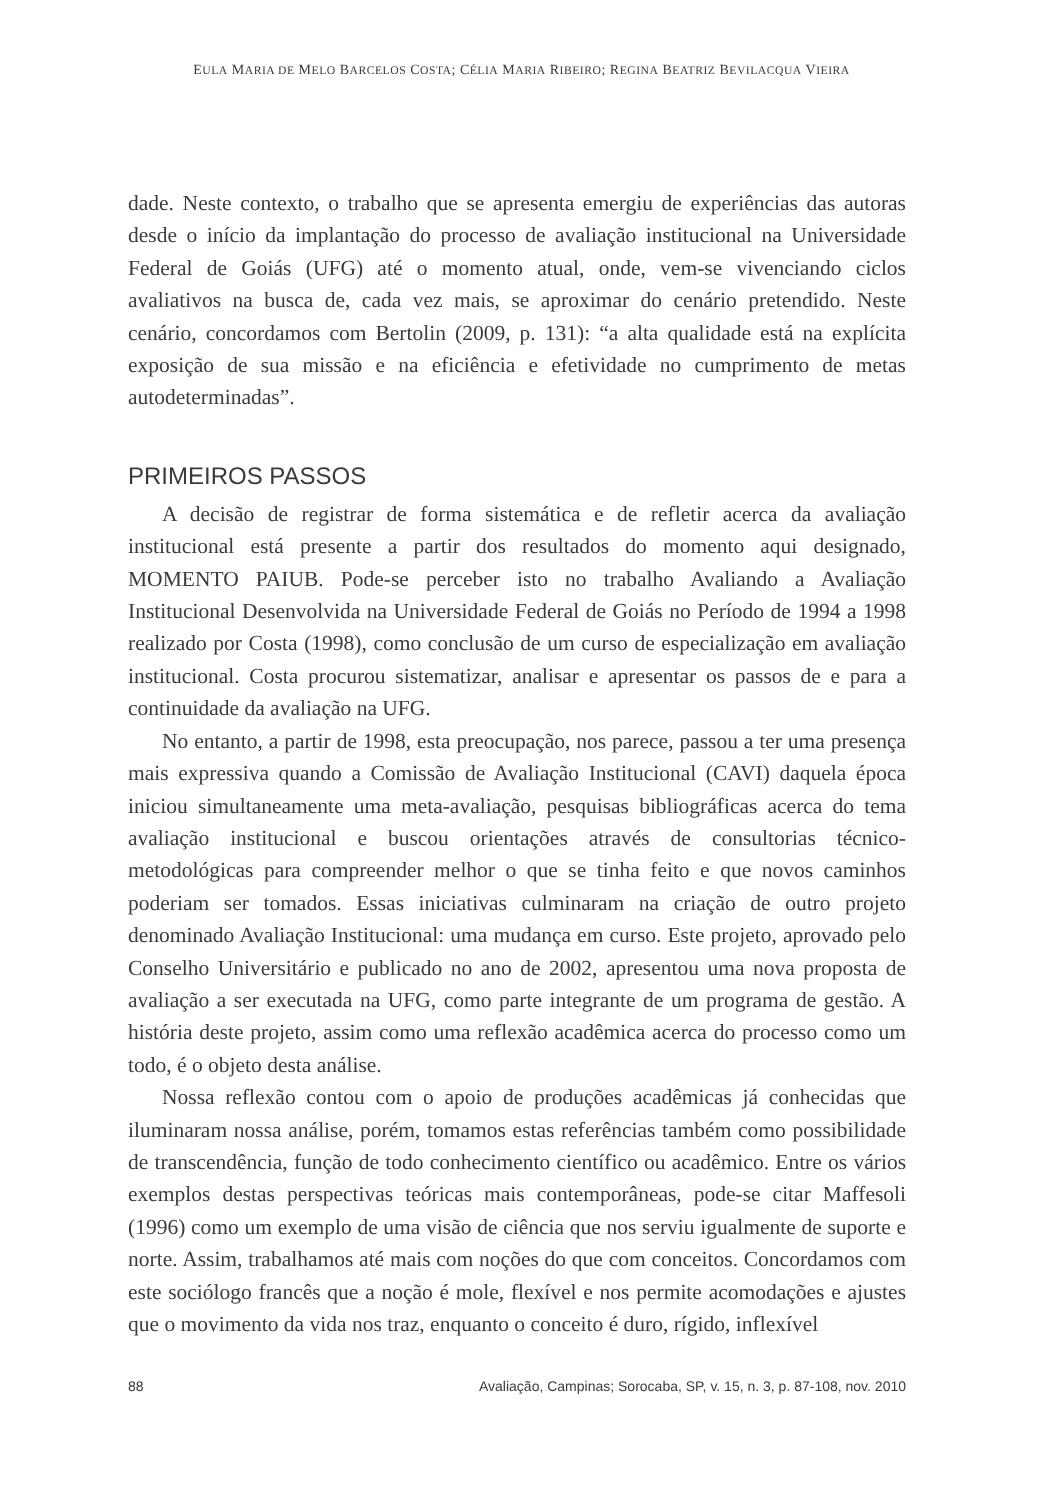EULA MARIA DE MELO BARCELOS COSTA; CÉLIA MARIA RIBEIRO; REGINA BEATRIZ BEVILACQUA VIEIRA
dade. Neste contexto, o trabalho que se apresenta emergiu de experiências das autoras desde o início da implantação do processo de avaliação institucional na Universidade Federal de Goiás (UFG) até o momento atual, onde, vem-se vivenciando ciclos avaliativos na busca de, cada vez mais, se aproximar do cenário pretendido. Neste cenário, concordamos com Bertolin (2009, p. 131): “a alta qualidade está na explícita exposição de sua missão e na eficiência e efetividade no cumprimento de metas autodeterminadas”.
PRIMEIROS PASSOS
A decisão de registrar de forma sistemática e de refletir acerca da avaliação institucional está presente a partir dos resultados do momento aqui designado, MOMENTO PAIUB. Pode-se perceber isto no trabalho Avaliando a Avaliação Institucional Desenvolvida na Universidade Federal de Goiás no Período de 1994 a 1998 realizado por Costa (1998), como conclusão de um curso de especialização em avaliação institucional. Costa procurou sistematizar, analisar e apresentar os passos de e para a continuidade da avaliação na UFG.
No entanto, a partir de 1998, esta preocupação, nos parece, passou a ter uma presença mais expressiva quando a Comissão de Avaliação Institucional (CAVI) daquela época iniciou simultaneamente uma meta-avaliação, pesquisas bibliográficas acerca do tema avaliação institucional e buscou orientações através de consultorias técnico-metodológicas para compreender melhor o que se tinha feito e que novos caminhos poderiam ser tomados. Essas iniciativas culminaram na criação de outro projeto denominado Avaliação Institucional: uma mudança em curso. Este projeto, aprovado pelo Conselho Universitário e publicado no ano de 2002, apresentou uma nova proposta de avaliação a ser executada na UFG, como parte integrante de um programa de gestão. A história deste projeto, assim como uma reflexão acadêmica acerca do processo como um todo, é o objeto desta análise.
Nossa reflexão contou com o apoio de produções acadêmicas já conhecidas que iluminaram nossa análise, porém, tomamos estas referências também como possibilidade de transcendência, função de todo conhecimento científico ou acadêmico. Entre os vários exemplos destas perspectivas teóricas mais contemporâneas, pode-se citar Maffesoli (1996) como um exemplo de uma visão de ciência que nos serviu igualmente de suporte e norte. Assim, trabalhamos até mais com noções do que com conceitos. Concordamos com este sociólogo francês que a noção é mole, flexível e nos permite acomodações e ajustes que o movimento da vida nos traz, enquanto o conceito é duro, rígido, inflexível
88 Avaliação, Campinas; Sorocaba, SP, v. 15, n. 3, p. 87-108, nov. 2010